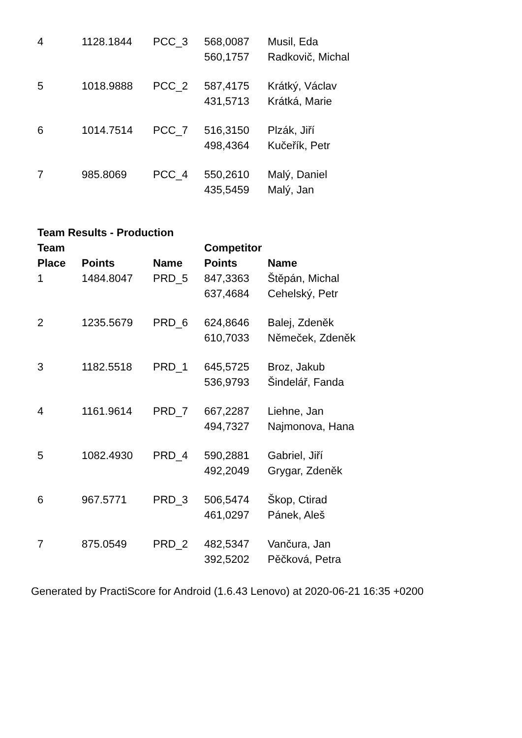| 4 | 1128.1844 | PCC_3 | 568,0087 | Musil, Eda |
| | | | 560,1757 | Radkovič, Michal |
| 5 | 1018.9888 | PCC_2 | 587,4175 | Krátký, Václav |
| | | | 431,5713 | Krátká, Marie |
| 6 | 1014.7514 | PCC_7 | 516,3150 | Plzák, Jiří |
| | | | 498,4364 | Kučeřík, Petr |
| 7 | 985.8069 | PCC_4 | 550,2610 | Malý, Daniel |
| | | | 435,5459 | Malý, Jan |
Team Results - Production
| Team | | | Competitor | |
| --- | --- | --- | --- | --- |
| Place | Points | Name | Points | Name |
| 1 | 1484.8047 | PRD_5 | 847,3363 | Štěpán, Michal |
| | | | 637,4684 | Cehelský, Petr |
| 2 | 1235.5679 | PRD_6 | 624,8646 | Balej, Zdeněk |
| | | | 610,7033 | Němeček, Zdeněk |
| 3 | 1182.5518 | PRD_1 | 645,5725 | Broz, Jakub |
| | | | 536,9793 | Šindelář, Fanda |
| 4 | 1161.9614 | PRD_7 | 667,2287 | Liehne, Jan |
| | | | 494,7327 | Najmonova, Hana |
| 5 | 1082.4930 | PRD_4 | 590,2881 | Gabriel, Jiří |
| | | | 492,2049 | Grygar, Zdeněk |
| 6 | 967.5771 | PRD_3 | 506,5474 | Škop, Ctirad |
| | | | 461,0297 | Pánek, Aleš |
| 7 | 875.0549 | PRD_2 | 482,5347 | Vančura, Jan |
| | | | 392,5202 | Pěčková, Petra |
Generated by PractiScore for Android (1.6.43 Lenovo) at 2020-06-21 16:35 +0200